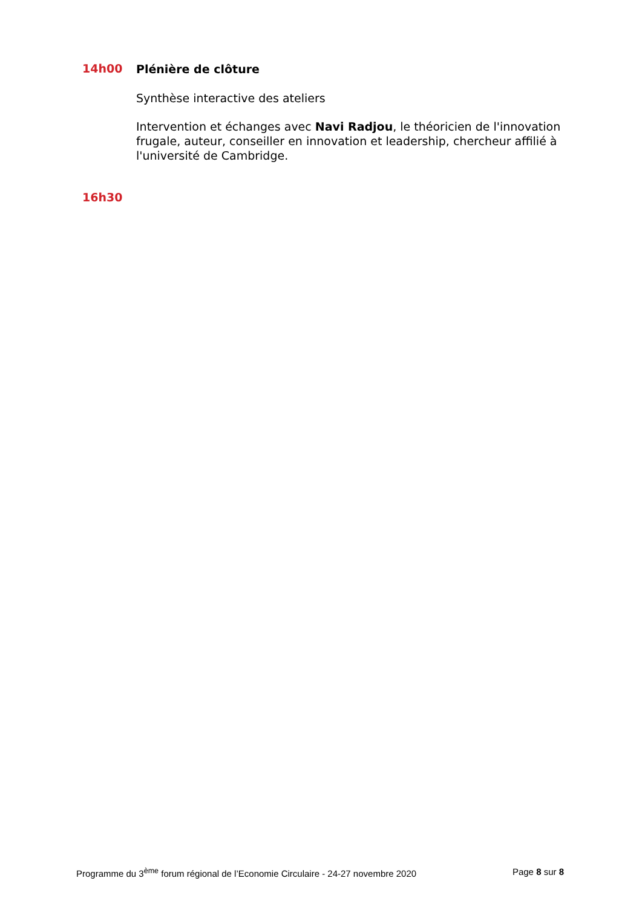14h00
Plénière de clôture
Synthèse interactive des ateliers
Intervention et échanges avec Navi Radjou, le théoricien de l'innovation frugale, auteur, conseiller en innovation et leadership, chercheur affilié à l'université de Cambridge.
16h30
Programme du 3<sup>ème</sup> forum régional de l’Economie Circulaire - 24-27 novembre 2020 Page 8 sur 8